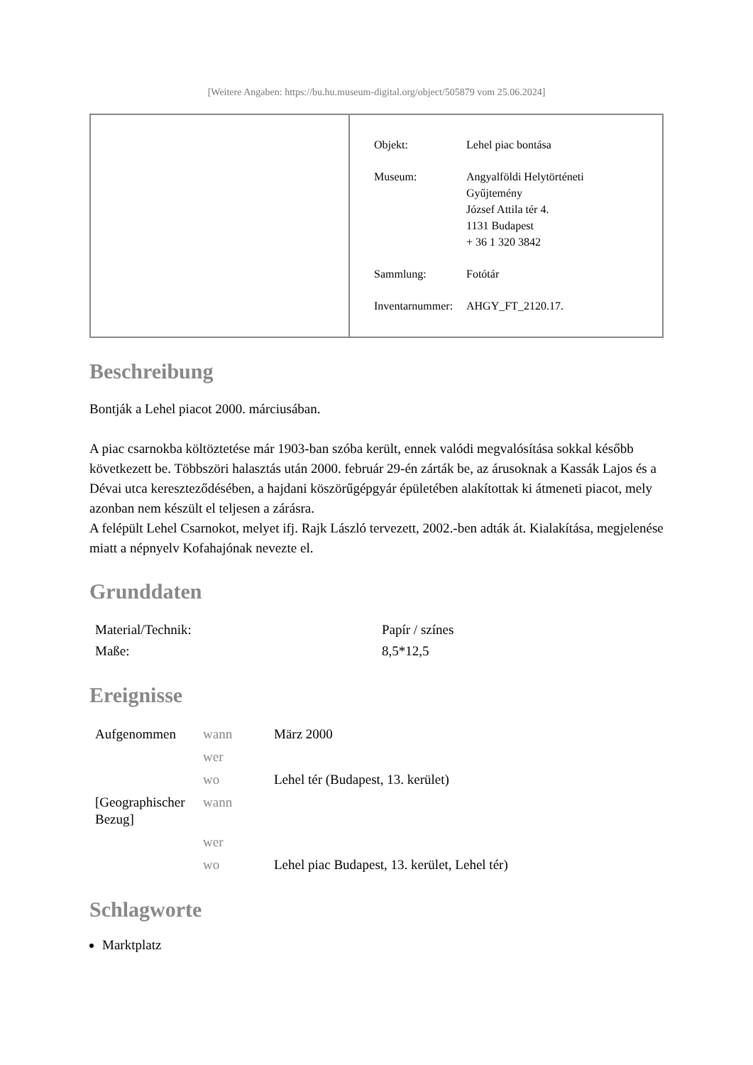[Weitere Angaben: https://bu.hu.museum-digital.org/object/505879 vom 25.06.2024]
| Objekt: | Lehel piac bontása |
| Museum: | Angyalföldi Helytörténeti Gyűjtemény József Attila tér 4. 1131 Budapest + 36 1 320 3842 |
| Sammlung: | Fotótár |
| Inventarnummer: | AHGY_FT_2120.17. |
Beschreibung
Bontják a Lehel piacot 2000. márciusában.
A piac csarnokba költöztetése már 1903-ban szóba került, ennek valódi megvalósítása sokkal később következett be. Többszöri halasztás után 2000. február 29-én zárták be, az árusoknak a Kassák Lajos és a Dévai utca kereszteződésében, a hajdani köszörűgépgyár épületében alakítottak ki átmeneti piacot, mely azonban nem készült el teljesen a zárásra.
A felépült Lehel Csarnokot, melyet ifj. Rajk László tervezett, 2002.-ben adták át. Kialakítása, megjelenése miatt a népnyelv Kofahajónak nevezte el.
Grunddaten
| Material/Technik: | Papír / színes |
| Maße: | 8,5*12,5 |
Ereignisse
| Aufgenommen | wann | März 2000 |
| | wer | |
| | wo | Lehel tér (Budapest, 13. kerület) |
| [Geographischer Bezug] | wann | |
| | wer | |
| | wo | Lehel piac Budapest, 13. kerület, Lehel tér) |
Schlagworte
Marktplatz